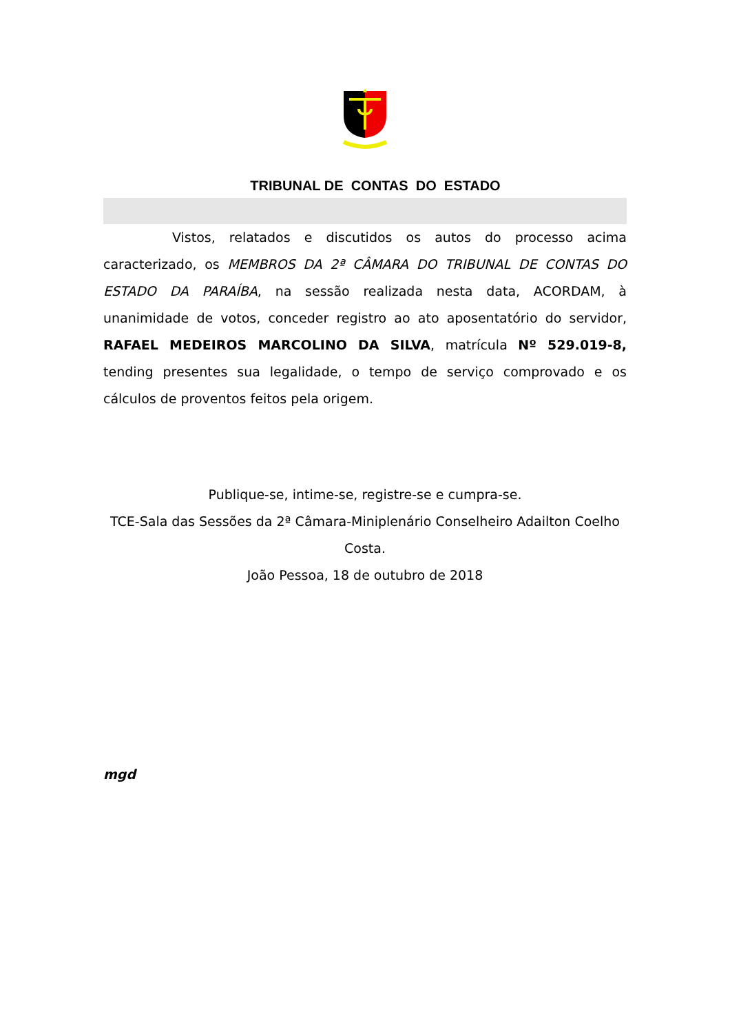TRIBUNAL DE CONTAS DO ESTADO
Vistos, relatados e discutidos os autos do processo acima caracterizado, os MEMBROS DA 2ª CÂMARA DO TRIBUNAL DE CONTAS DO ESTADO DA PARAÍBA, na sessão realizada nesta data, ACORDAM, à unanimidade de votos, conceder registro ao ato aposentatório do servidor, RAFAEL MEDEIROS MARCOLINO DA SILVA, matrícula Nº 529.019-8, tending presentes sua legalidade, o tempo de serviço comprovado e os cálculos de proventos feitos pela origem.
Publique-se, intime-se, registre-se e cumpra-se.
TCE-Sala das Sessões da 2ª Câmara-Miniplenário Conselheiro Adailton Coelho Costa.
João Pessoa, 18 de outubro de 2018
mgd